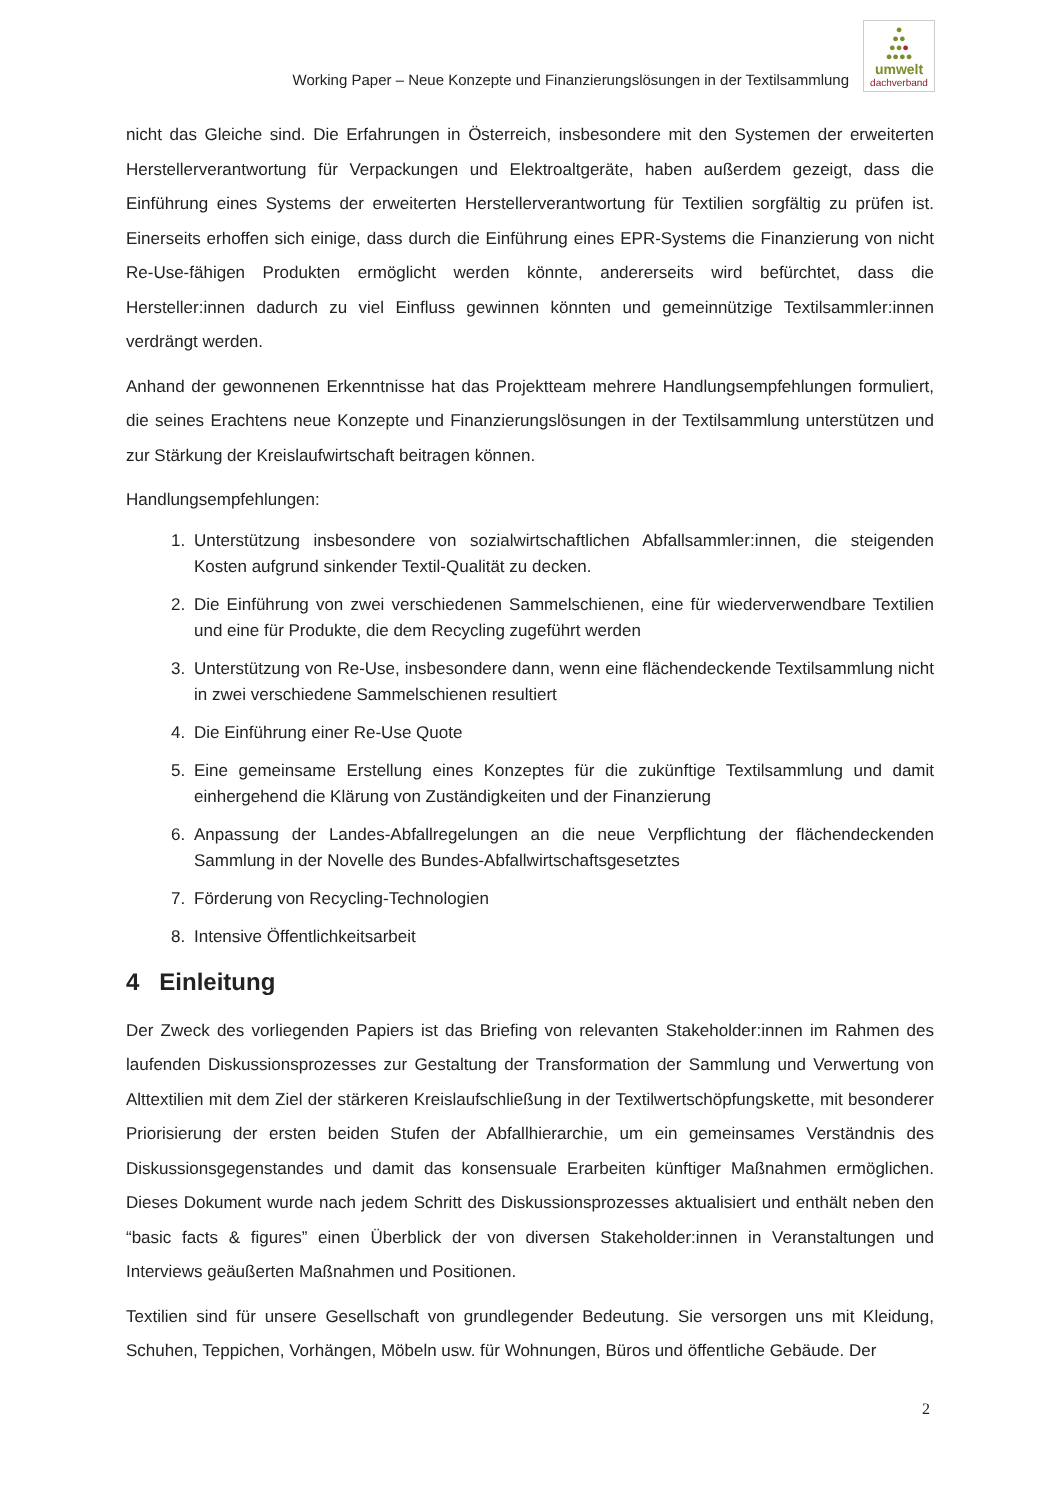Working Paper – Neue Konzepte und Finanzierungslösungen in der Textilsammlung
●
●●
●●●
●●●●
umwelt
dachverband
nicht das Gleiche sind. Die Erfahrungen in Österreich, insbesondere mit den Systemen der erweiterten Herstellerverantwortung für Verpackungen und Elektroaltgeräte, haben außerdem gezeigt, dass die Einführung eines Systems der erweiterten Herstellerverantwortung für Textilien sorgfältig zu prüfen ist. Einerseits erhoffen sich einige, dass durch die Einführung eines EPR-Systems die Finanzierung von nicht Re-Use-fähigen Produkten ermöglicht werden könnte, andererseits wird befürchtet, dass die Hersteller:innen dadurch zu viel Einfluss gewinnen könnten und gemeinnützige Textilsammler:innen verdrängt werden.
Anhand der gewonnenen Erkenntnisse hat das Projektteam mehrere Handlungsempfehlungen formuliert, die seines Erachtens neue Konzepte und Finanzierungslösungen in der Textilsammlung unterstützen und zur Stärkung der Kreislaufwirtschaft beitragen können.
Handlungsempfehlungen:
1. Unterstützung insbesondere von sozialwirtschaftlichen Abfallsammler:innen, die steigenden Kosten aufgrund sinkender Textil-Qualität zu decken.
2. Die Einführung von zwei verschiedenen Sammelschienen, eine für wiederverwendbare Textilien und eine für Produkte, die dem Recycling zugeführt werden
3. Unterstützung von Re-Use, insbesondere dann, wenn eine flächendeckende Textilsammlung nicht in zwei verschiedene Sammelschienen resultiert
4. Die Einführung einer Re-Use Quote
5. Eine gemeinsame Erstellung eines Konzeptes für die zukünftige Textilsammlung und damit einhergehend die Klärung von Zuständigkeiten und der Finanzierung
6. Anpassung der Landes-Abfallregelungen an die neue Verpflichtung der flächendeckenden Sammlung in der Novelle des Bundes-Abfallwirtschaftsgesetztes
7. Förderung von Recycling-Technologien
8. Intensive Öffentlichkeitsarbeit
4 Einleitung
Der Zweck des vorliegenden Papiers ist das Briefing von relevanten Stakeholder:innen im Rahmen des laufenden Diskussionsprozesses zur Gestaltung der Transformation der Sammlung und Verwertung von Alttextilien mit dem Ziel der stärkeren Kreislaufschließung in der Textilwertschöpfungskette, mit besonderer Priorisierung der ersten beiden Stufen der Abfallhierarchie, um ein gemeinsames Verständnis des Diskussionsgegenstandes und damit das konsensuale Erarbeiten künftiger Maßnahmen ermöglichen. Dieses Dokument wurde nach jedem Schritt des Diskussionsprozesses aktualisiert und enthält neben den “basic facts & figures” einen Überblick der von diversen Stakeholder:innen in Veranstaltungen und Interviews geäußerten Maßnahmen und Positionen.
Textilien sind für unsere Gesellschaft von grundlegender Bedeutung. Sie versorgen uns mit Kleidung, Schuhen, Teppichen, Vorhängen, Möbeln usw. für Wohnungen, Büros und öffentliche Gebäude. Der
2